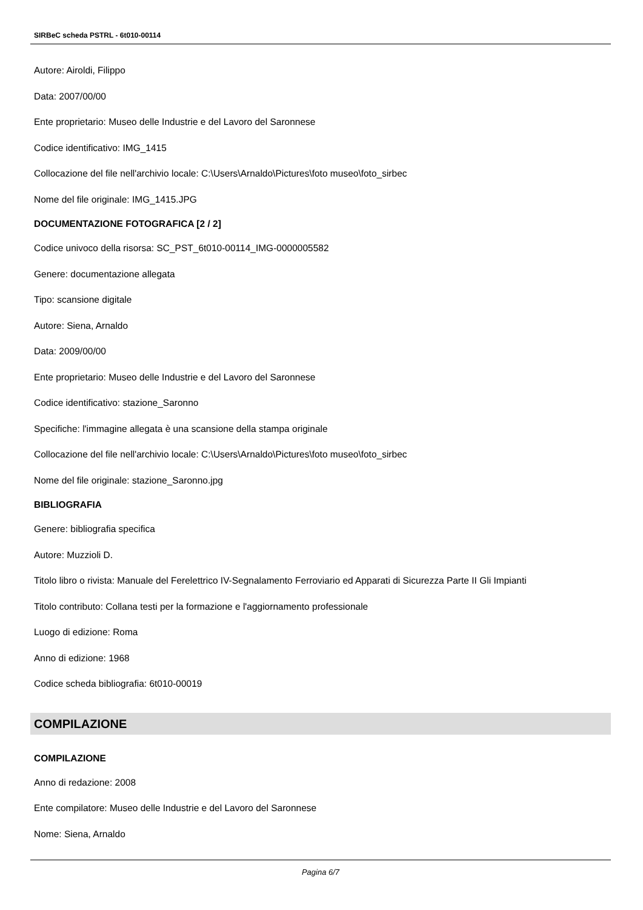SIRBeC scheda PSTRL - 6t010-00114
Autore: Airoldi, Filippo
Data: 2007/00/00
Ente proprietario: Museo delle Industrie e del Lavoro del Saronnese
Codice identificativo: IMG_1415
Collocazione del file nell'archivio locale: C:\Users\Arnaldo\Pictures\foto museo\foto_sirbec
Nome del file originale: IMG_1415.JPG
DOCUMENTAZIONE FOTOGRAFICA [2 / 2]
Codice univoco della risorsa: SC_PST_6t010-00114_IMG-0000005582
Genere: documentazione allegata
Tipo: scansione digitale
Autore: Siena, Arnaldo
Data: 2009/00/00
Ente proprietario: Museo delle Industrie e del Lavoro del Saronnese
Codice identificativo: stazione_Saronno
Specifiche: l'immagine allegata è una scansione della stampa originale
Collocazione del file nell'archivio locale: C:\Users\Arnaldo\Pictures\foto museo\foto_sirbec
Nome del file originale: stazione_Saronno.jpg
BIBLIOGRAFIA
Genere: bibliografia specifica
Autore: Muzzioli D.
Titolo libro o rivista: Manuale del Ferelettrico IV-Segnalamento Ferroviario ed Apparati di Sicurezza Parte II Gli Impianti
Titolo contributo: Collana testi per la formazione e l'aggiornamento professionale
Luogo di edizione: Roma
Anno di edizione: 1968
Codice scheda bibliografia: 6t010-00019
COMPILAZIONE
COMPILAZIONE
Anno di redazione: 2008
Ente compilatore: Museo delle Industrie e del Lavoro del Saronnese
Nome: Siena, Arnaldo
Pagina 6/7